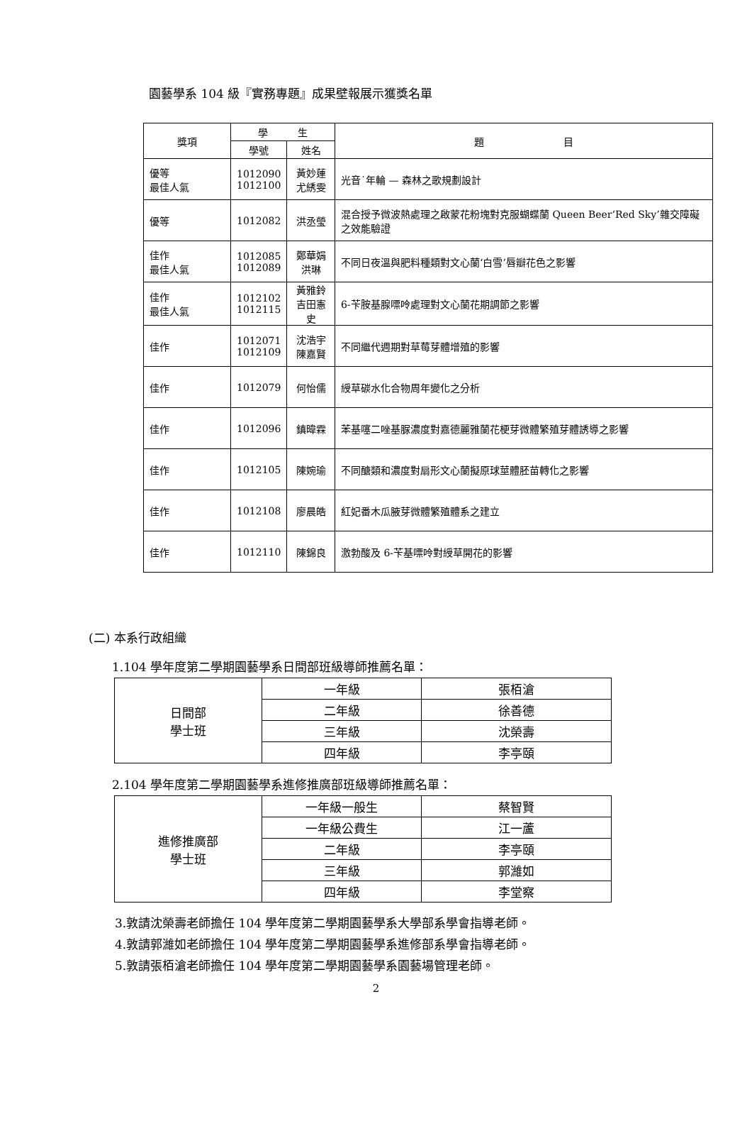園藝學系 104 級『實務專題』成果壁報展示獲獎名單
| 獎項 | 學 生 | | 題 目 |
| --- | --- | --- | --- |
| | 學號 | 姓名 | |
| 優等 最佳人氣 | 1012090 1012100 | 黃妙蓮 尤綉雯 | 光音˙年輪 — 森林之歌規劃設計 |
| 優等 | 1012082 | 洪丞瑩 | 混合授予微波熱處理之啟蒙花粉塊對克服蝴蝶蘭 Queen Beer‘Red Sky’雜交障礙之效能驗證 |
| 佳作 最佳人氣 | 1012085 1012089 | 鄭華娟 洪琳 | 不同日夜溫與肥料種類對文心蘭‘白雪’唇瓣花色之影響 |
| 佳作 最佳人氣 | 1012102 1012115 | 黃雅鈴 吉田憲史 | 6-苄胺基腺嘌呤處理對文心蘭花期調節之影響 |
| 佳作 | 1012071 1012109 | 沈浩宇 陳嘉賢 | 不同繼代週期對草莓芽體增殖的影響 |
| 佳作 | 1012079 | 何怡儒 | 綬草碳水化合物周年變化之分析 |
| 佳作 | 1012096 | 鎮暐霖 | 苯基噻二唑基脲濃度對嘉德麗雅蘭花梗芽微體繁殖芽體誘導之影響 |
| 佳作 | 1012105 | 陳婉瑜 | 不同醣類和濃度對扇形文心蘭擬原球莖體胚苗轉化之影響 |
| 佳作 | 1012108 | 廖晨皓 | 紅妃番木瓜腋芽微體繁殖體系之建立 |
| 佳作 | 1012110 | 陳錦良 | 激勃酸及 6-苄基嘌呤對綬草開花的影響 |
(二) 本系行政組織
1.104 學年度第二學期園藝學系日間部班級導師推薦名單：
| 日間部 學士班 | 一年級 | 張栢滄 |
| | 二年級 | 徐善德 |
| | 三年級 | 沈榮壽 |
| | 四年級 | 李亭頤 |
2.104 學年度第二學期園藝學系進修推廣部班級導師推薦名單：
| 進修推廣部 學士班 | 一年級一般生 | 蔡智賢 |
| | 一年級公費生 | 江一蘆 |
| | 二年級 | 李亭頤 |
| | 三年級 | 郭濰如 |
| | 四年級 | 李堂察 |
3.敦請沈榮壽老師擔任 104 學年度第二學期園藝學系大學部系學會指導老師。
4.敦請郭濰如老師擔任 104 學年度第二學期園藝學系進修部系學會指導老師。
5.敦請張栢滄老師擔任 104 學年度第二學期園藝學系園藝場管理老師。
2